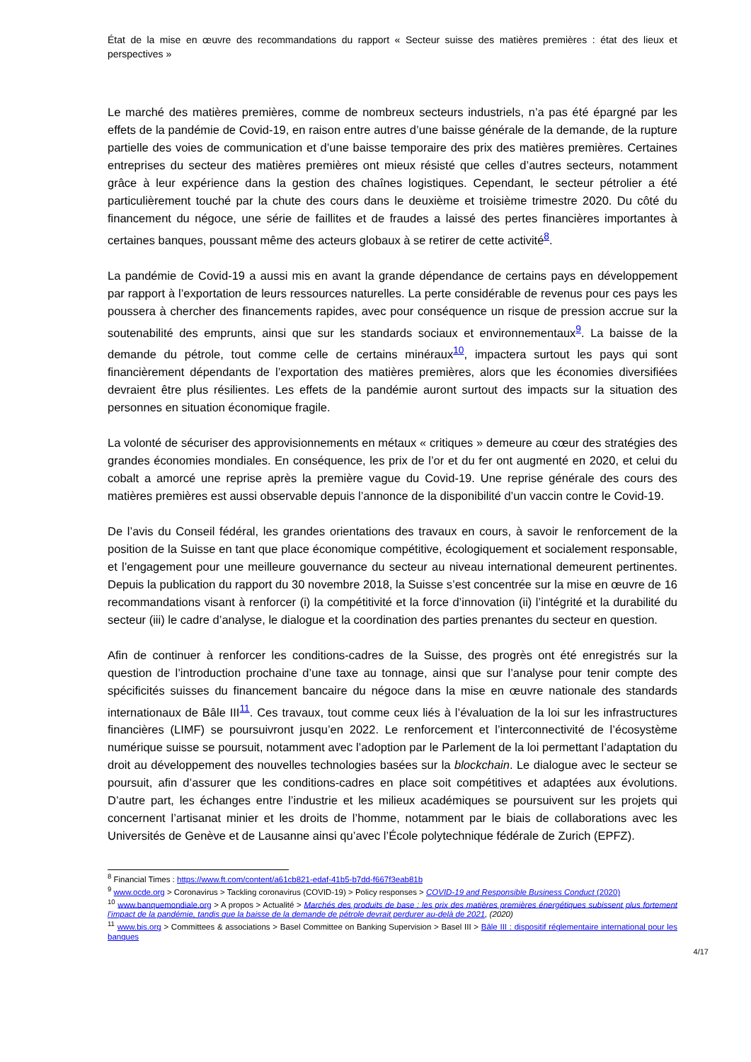État de la mise en œuvre des recommandations du rapport « Secteur suisse des matières premières : état des lieux et perspectives »
Le marché des matières premières, comme de nombreux secteurs industriels, n’a pas été épargné par les effets de la pandémie de Covid-19, en raison entre autres d’une baisse générale de la demande, de la rupture partielle des voies de communication et d’une baisse temporaire des prix des matières premières. Certaines entreprises du secteur des matières premières ont mieux résisté que celles d’autres secteurs, notamment grâce à leur expérience dans la gestion des chaînes logistiques. Cependant, le secteur pétrolier a été particulièrement touché par la chute des cours dans le deuxième et troisième trimestre 2020. Du côté du financement du négoce, une série de faillites et de fraudes a laissé des pertes financières importantes à certaines banques, poussant même des acteurs globaux à se retirer de cette activité<sup>8</sup>.
La pandémie de Covid-19 a aussi mis en avant la grande dépendance de certains pays en développement par rapport à l’exportation de leurs ressources naturelles. La perte considérable de revenus pour ces pays les poussera à chercher des financements rapides, avec pour conséquence un risque de pression accrue sur la soutenabilité des emprunts, ainsi que sur les standards sociaux et environnementaux<sup>9</sup>. La baisse de la demande du pétrole, tout comme celle de certains minéraux<sup>10</sup>, impactera surtout les pays qui sont financièrement dépendants de l’exportation des matières premières, alors que les économies diversifiées devraient être plus résilientes. Les effets de la pandémie auront surtout des impacts sur la situation des personnes en situation économique fragile.
La volonté de sécuriser des approvisionnements en métaux « critiques » demeure au cœur des stratégies des grandes économies mondiales. En conséquence, les prix de l’or et du fer ont augmenté en 2020, et celui du cobalt a amorcé une reprise après la première vague du Covid-19. Une reprise générale des cours des matières premières est aussi observable depuis l’annonce de la disponibilité d’un vaccin contre le Covid-19.
De l’avis du Conseil fédéral, les grandes orientations des travaux en cours, à savoir le renforcement de la position de la Suisse en tant que place économique compétitive, écologiquement et socialement responsable, et l’engagement pour une meilleure gouvernance du secteur au niveau international demeurent pertinentes. Depuis la publication du rapport du 30 novembre 2018, la Suisse s’est concentrée sur la mise en œuvre de 16 recommandations visant à renforcer (i) la compétitivité et la force d’innovation (ii) l’intégrité et la durabilité du secteur (iii) le cadre d’analyse, le dialogue et la coordination des parties prenantes du secteur en question.
Afin de continuer à renforcer les conditions-cadres de la Suisse, des progrès ont été enregistrés sur la question de l’introduction prochaine d’une taxe au tonnage, ainsi que sur l’analyse pour tenir compte des spécificités suisses du financement bancaire du négoce dans la mise en œuvre nationale des standards internationaux de Bâle III<sup>11</sup>. Ces travaux, tout comme ceux liés à l’évaluation de la loi sur les infrastructures financières (LIMF) se poursuivront jusqu’en 2022. Le renforcement et l’interconnectivité de l’écosystème numérique suisse se poursuit, notamment avec l’adoption par le Parlement de la loi permettant l’adaptation du droit au développement des nouvelles technologies basées sur la blockchain. Le dialogue avec le secteur se poursuit, afin d’assurer que les conditions-cadres en place soit compétitives et adaptées aux évolutions. D’autre part, les échanges entre l’industrie et les milieux académiques se poursuivent sur les projets qui concernent l’artisanat minier et les droits de l’homme, notamment par le biais de collaborations avec les Universités de Genève et de Lausanne ainsi qu’avec l’École polytechnique fédérale de Zurich (EPFZ).
<sup>8</sup> Financial Times : https://www.ft.com/content/a61cb821-edaf-41b5-b7dd-f667f3eab81b
<sup>9</sup> www.ocde.org > Coronavirus > Tackling coronavirus (COVID-19) > Policy responses > COVID-19 and Responsible Business Conduct (2020)
<sup>10</sup> www.banquemondiale.org > A propos > Actualité > Marchés des produits de base : les prix des matières premières énergétiques subissent plus fortement l’impact de la pandémie, tandis que la baisse de la demande de pétrole devrait perdurer au-delà de 2021, (2020)
<sup>11</sup> www.bis.org > Committees & associations > Basel Committee on Banking Supervision > Basel III > Bâle III : dispositif réglementaire international pour les banques
4/17